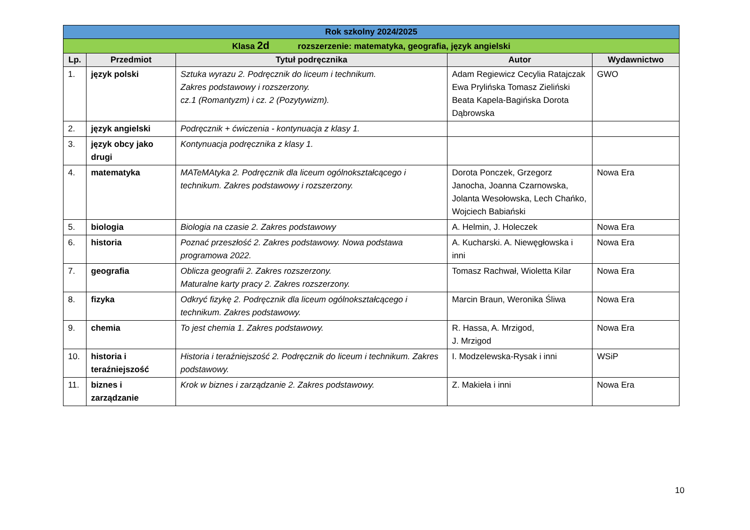| Rok szkolny 2024/2025 | | | | |
| Klasa 2d rozszerzenie: matematyka, geografia, język angielski | | | | |
| Lp. | Przedmiot | Tytuł podręcznika | Autor | Wydawnictwo |
| 1. | język polski | Sztuka wyrazu 2. Podręcznik do liceum i technikum. Zakres podstawowy i rozszerzony. cz.1 (Romantyzm) i cz. 2 (Pozytywizm). | Adam Regiewicz Cecylia Ratajczak Ewa Prylińska Tomasz Zieliński Beata Kapela-Bagińska Dorota Dąbrowska | GWO |
| 2. | język angielski | Podręcznik + ćwiczenia - kontynuacja z klasy 1. | | |
| 3. | język obcy jako drugi | Kontynuacja podręcznika z klasy 1. | | |
| 4. | matematyka | MATeMAtyka 2. Podręcznik dla liceum ogólnokształcącego i technikum. Zakres podstawowy i rozszerzony. | Dorota Ponczek, Grzegorz Janocha, Joanna Czarnowska, Jolanta Wesołowska, Lech Chańko, Wojciech Babiański | Nowa Era |
| 5. | biologia | Biologia na czasie 2. Zakres podstawowy | A. Helmin, J. Holeczek | Nowa Era |
| 6. | historia | Poznać przeszłość 2. Zakres podstawowy. Nowa podstawa programowa 2022. | A. Kucharski. A. Niewęgłowska i inni | Nowa Era |
| 7. | geografia | Oblicza geografii 2. Zakres rozszerzony. Maturalne karty pracy 2. Zakres rozszerzony. | Tomasz Rachwał, Wioletta Kilar | Nowa Era |
| 8. | fizyka | Odkryć fizykę 2. Podręcznik dla liceum ogólnokształcącego i technikum. Zakres podstawowy. | Marcin Braun, Weronika Śliwa | Nowa Era |
| 9. | chemia | To jest chemia 1. Zakres podstawowy. | R. Hassa, A. Mrzigod, J. Mrzigod | Nowa Era |
| 10. | historia i teraźniejszość | Historia i teraźniejszość 2. Podręcznik do liceum i technikum. Zakres podstawowy. | I. Modzelewska-Rysak i inni | WSiP |
| 11. | biznes i zarządzanie | Krok w biznes i zarządzanie 2. Zakres podstawowy. | Z. Makieła i inni | Nowa Era |
10